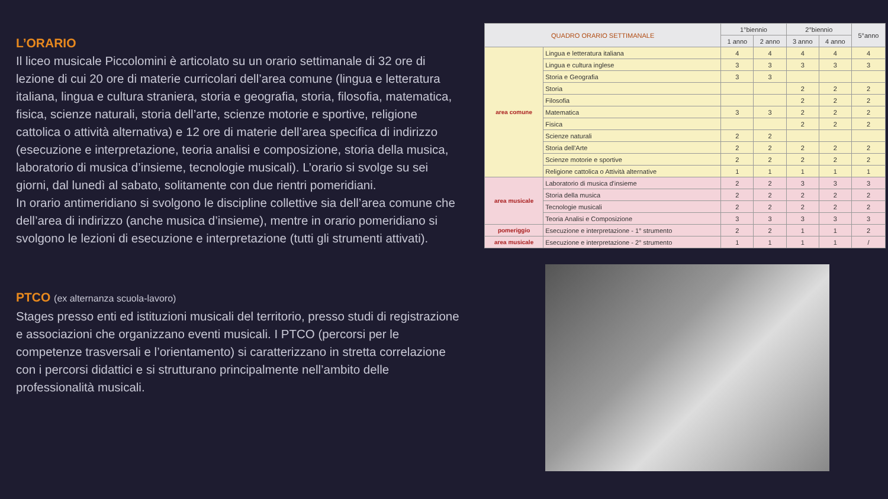L’ORARIO
Il liceo musicale Piccolomini è articolato su un orario settimanale di 32 ore di lezione di cui 20 ore di materie curricolari dell’area comune (lingua e letteratura italiana, lingua e cultura straniera, storia e geografia, storia, filosofia, matematica, fisica, scienze naturali, storia dell’arte, scienze motorie e sportive, religione cattolica o attività alternativa) e 12 ore di materie dell’area specifica di indirizzo (esecuzione e interpretazione, teoria analisi e composizione, storia della musica, laboratorio di musica d’insieme, tecnologie musicali). L’orario si svolge su sei giorni, dal lunedì al sabato, solitamente con due rientri pomeridiani.
In orario antimeridiano si svolgono le discipline collettive sia dell’area comune che dell’area di indirizzo (anche musica d’insieme), mentre in orario pomeridiano si svolgono le lezioni di esecuzione e interpretazione (tutti gli strumenti attivati).
PTCO (ex alternanza scuola-lavoro)
Stages presso enti ed istituzioni musicali del territorio, presso studi di registrazione e associazioni che organizzano eventi musicali. I PTCO (percorsi per le competenze trasversali e l’orientamento) si caratterizzano in stretta correlazione con i percorsi didattici e si strutturano principalmente nell’ambito delle professionalità musicali.
| QUADRO ORARIO SETTIMANALE | | 1°biennio | | 2°biennio | | 5°anno |
| --- | --- | --- | --- | --- | --- | --- |
| | | 1 anno | 2 anno | 3 anno | 4 anno | |
| area comune | Lingua e letteratura italiana | 4 | 4 | 4 | 4 | 4 |
| | Lingua e cultura inglese | 3 | 3 | 3 | 3 | 3 |
| | Storia e Geografia | 3 | 3 | | | |
| | Storia | | | 2 | 2 | 2 |
| | Filosofia | | | 2 | 2 | 2 |
| | Matematica | 3 | 3 | 2 | 2 | 2 |
| | Fisica | | | 2 | 2 | 2 |
| | Scienze naturali | 2 | 2 | | | |
| | Storia dell'Arte | 2 | 2 | 2 | 2 | 2 |
| | Scienze motorie e sportive | 2 | 2 | 2 | 2 | 2 |
| | Religione cattolica o Attività alternative | 1 | 1 | 1 | 1 | 1 |
| area musicale | Laboratorio di musica d'insieme | 2 | 2 | 3 | 3 | 3 |
| | Storia della musica | 2 | 2 | 2 | 2 | 2 |
| | Tecnologie musicali | 2 | 2 | 2 | 2 | 2 |
| | Teoria Analisi e Composizione | 3 | 3 | 3 | 3 | 3 |
| pomeriggio | Esecuzione e interpretazione - 1° strumento | 2 | 2 | 1 | 1 | 2 |
| area musicale | Esecuzione e interpretazione - 2° strumento | 1 | 1 | 1 | 1 | / |